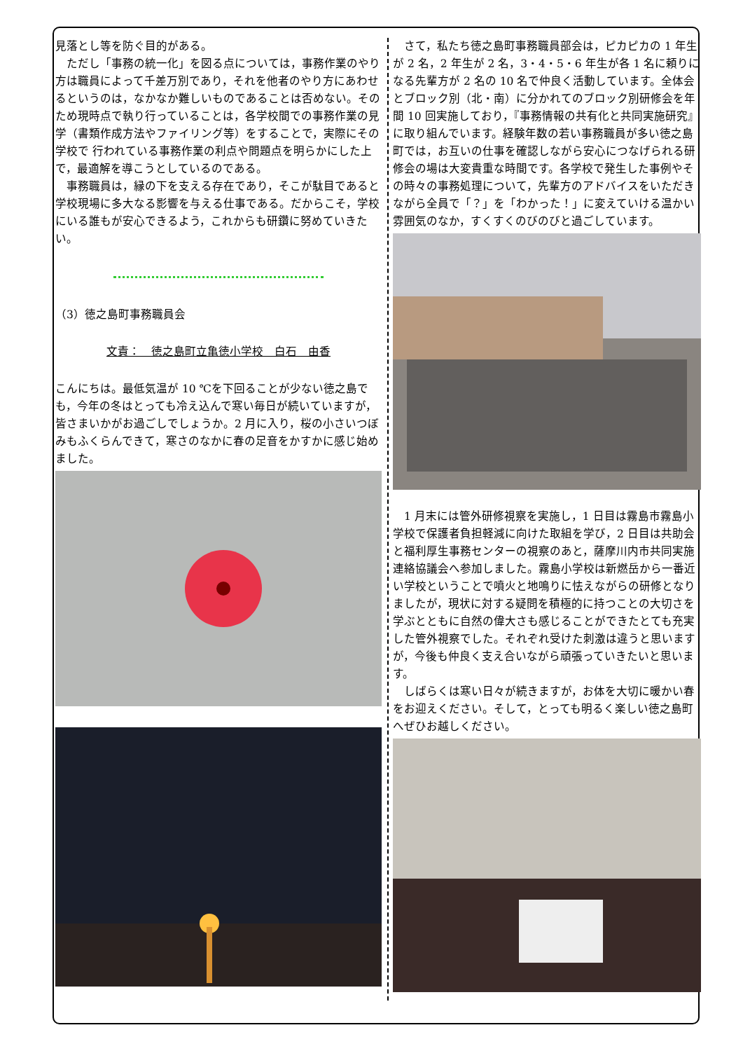見落とし等を防ぐ目的がある。
　ただし「事務の統一化」を図る点については，事務作業のやり方は職員によって千差万別であり，それを他者のやり方にあわせるというのは，なかなか難しいものであることは否めない。そのため現時点で執り行っていることは，各学校間での事務作業の見学（書類作成方法やファイリング等）をすることで，実際にその学校で 行われている事務作業の利点や問題点を明らかにした上で，最適解を導こうとしているのである。
　事務職員は，縁の下を支える存在であり，そこが駄目であると学校現場に多大なる影響を与える仕事である。だからこそ，学校にいる誰もが安心できるよう，これからも研鑽に努めていきたい。
（3）徳之島町事務職員会
文責：　徳之島町立亀徳小学校　白石　由香
こんにちは。最低気温が 10 ℃を下回ることが少ない徳之島でも，今年の冬はとっても冷え込んで寒い毎日が続いていますが，皆さまいかがお過ごしでしょうか。2 月に入り，桜の小さいつぼみもふくらんできて，寒さのなかに春の足音をかすかに感じ始めました。
　さて，私たち徳之島町事務職員部会は，ピカピカの 1 年生が 2 名，2 年生が 2 名，3・4・5・6 年生が各 1 名に頼りになる先輩方が 2 名の 10 名で仲良く活動しています。全体会とブロック別（北・南）に分かれてのブロック別研修会を年間 10 回実施しており，『事務情報の共有化と共同実施研究』に取り組んでいます。経験年数の若い事務職員が多い徳之島町では，お互いの仕事を確認しながら安心につなげられる研修会の場は大変貴重な時間です。各学校で発生した事例やその時々の事務処理について，先輩方のアドバイスをいただきながら全員で「？」を「わかった！」に変えていける温かい雰囲気のなか，すくすくのびのびと過ごしています。
　1 月末には管外研修視察を実施し，1 日目は霧島市霧島小学校で保護者負担軽減に向けた取組を学び，2 日目は共助会と福利厚生事務センターの視察のあと，薩摩川内市共同実施連絡協議会へ参加しました。霧島小学校は新燃岳から一番近い学校ということで噴火と地鳴りに怯えながらの研修となりましたが，現状に対する疑問を積極的に持つことの大切さを学ぶとともに自然の偉大さも感じることができたとても充実した管外視察でした。それぞれ受けた刺激は違うと思いますが，今後も仲良く支え合いながら頑張っていきたいと思います。
　しばらくは寒い日々が続きますが，お体を大切に暖かい春をお迎えください。そして，とっても明るく楽しい徳之島町へぜひお越しください。